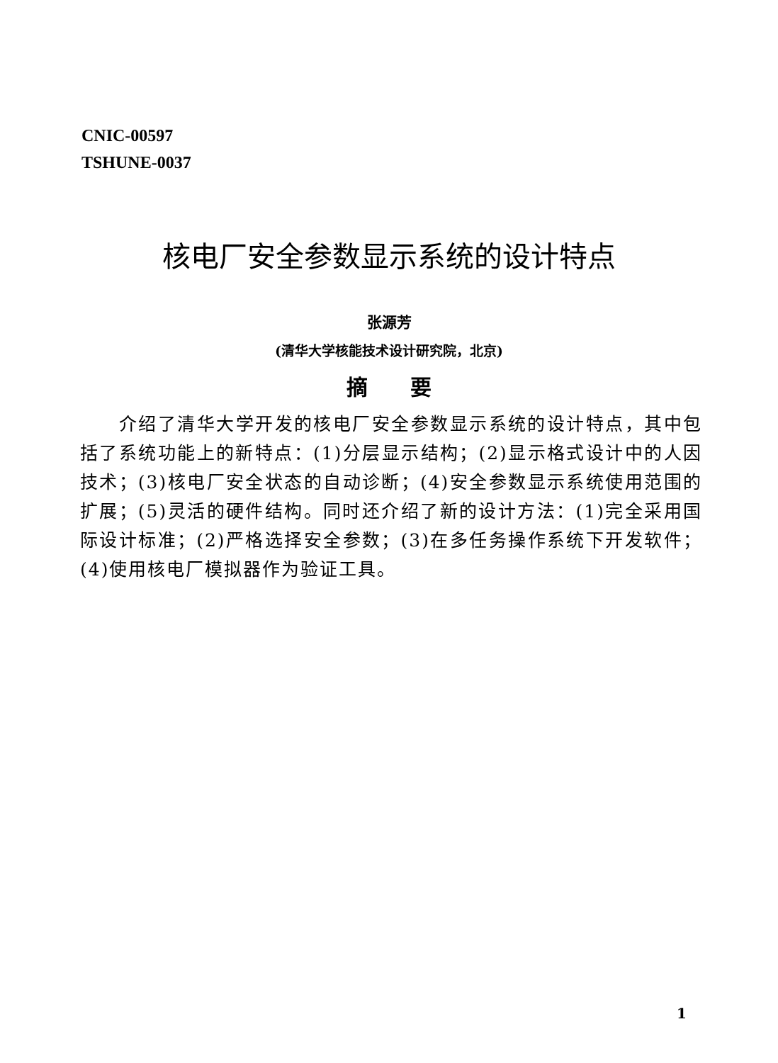CNIC-00597
TSHUNE-0037
核电厂安全参数显示系统的设计特点
张源芳
(清华大学核能技术设计研究院，北京)
摘　　要
介绍了清华大学开发的核电厂安全参数显示系统的设计特点，其中包括了系统功能上的新特点：(1)分层显示结构；(2)显示格式设计中的人因技术；(3)核电厂安全状态的自动诊断；(4)安全参数显示系统使用范围的扩展；(5)灵活的硬件结构。同时还介绍了新的设计方法：(1)完全采用国际设计标准；(2)严格选择安全参数；(3)在多任务操作系统下开发软件；(4)使用核电厂模拟器作为验证工具。
1